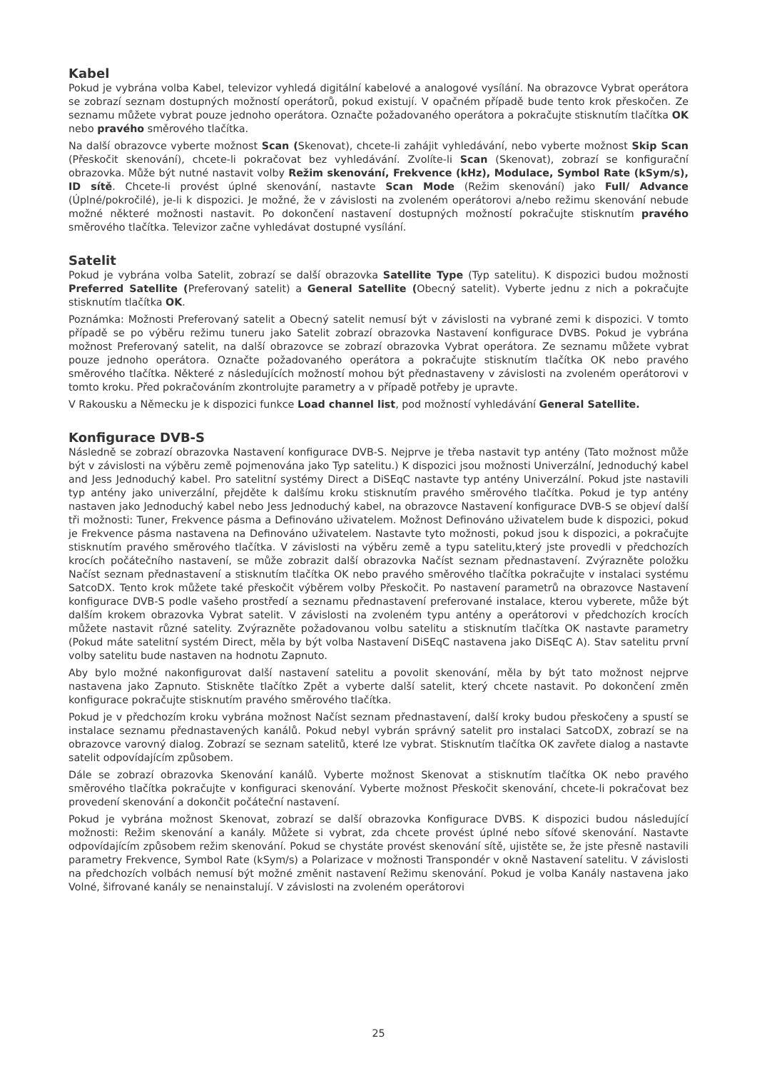Kabel
Pokud je vybrána volba Kabel, televizor vyhledá digitální kabelové a analogové vysílání. Na obrazovce Vybrat operátora se zobrazí seznam dostupných možností operátorů, pokud existují. V opačném případě bude tento krok přeskočen. Ze seznamu můžete vybrat pouze jednoho operátora. Označte požadovaného operátora a pokračujte stisknutím tlačítka OK nebo pravého směrového tlačítka.
Na další obrazovce vyberte možnost Scan (Skenovat), chcete-li zahájit vyhledávání, nebo vyberte možnost Skip Scan (Přeskočit skenování), chcete-li pokračovat bez vyhledávání. Zvolíte-li Scan (Skenovat), zobrazí se konfigurační obrazovka. Může být nutné nastavit volby Režim skenování, Frekvence (kHz), Modulace, Symbol Rate (kSym/s), ID sítě. Chcete-li provést úplné skenování, nastavte Scan Mode (Režim skenování) jako Full/ Advance (Úplné/pokročilé), je-li k dispozici. Je možné, že v závislosti na zvoleném operátorovi a/nebo režimu skenování nebude možné některé možnosti nastavit. Po dokončení nastavení dostupných možností pokračujte stisknutím pravého směrového tlačítka. Televizor začne vyhledávat dostupné vysílání.
Satelit
Pokud je vybrána volba Satelit, zobrazí se další obrazovka Satellite Type (Typ satelitu). K dispozici budou možnosti Preferred Satellite (Preferovaný satelit) a General Satellite (Obecný satelit). Vyberte jednu z nich a pokračujte stisknutím tlačítka OK.
Poznámka: Možnosti Preferovaný satelit a Obecný satelit nemusí být v závislosti na vybrané zemi k dispozici. V tomto případě se po výběru režimu tuneru jako Satelit zobrazí obrazovka Nastavení konfigurace DVBS. Pokud je vybrána možnost Preferovaný satelit, na další obrazovce se zobrazí obrazovka Vybrat operátora. Ze seznamu můžete vybrat pouze jednoho operátora. Označte požadovaného operátora a pokračujte stisknutím tlačítka OK nebo pravého směrového tlačítka. Některé z následujících možností mohou být přednastaveny v závislosti na zvoleném operátorovi v tomto kroku. Před pokračováním zkontrolujte parametry a v případě potřeby je upravte.
V Rakousku a Německu je k dispozici funkce Load channel list, pod možností vyhledávání General Satellite.
Konfigurace DVB-S
Následně se zobrazí obrazovka Nastavení konfigurace DVB-S. Nejprve je třeba nastavit typ antény (Tato možnost může být v závislosti na výběru země pojmenována jako Typ satelitu.) K dispozici jsou možnosti Univerzální, Jednoduchý kabel and Jess Jednoduchý kabel. Pro satelitní systémy Direct a DiSEqC nastavte typ antény Univerzální. Pokud jste nastavili typ antény jako univerzální, přejděte k dalšímu kroku stisknutím pravého směrového tlačítka. Pokud je typ antény nastaven jako Jednoduchý kabel nebo Jess Jednoduchý kabel, na obrazovce Nastavení konfigurace DVB-S se objeví další tři možnosti: Tuner, Frekvence pásma a Definováno uživatelem. Možnost Definováno uživatelem bude k dispozici, pokud je Frekvence pásma nastavena na Definováno uživatelem. Nastavte tyto možnosti, pokud jsou k dispozici, a pokračujte stisknutím pravého směrového tlačítka. V závislosti na výběru země a typu satelitu,který jste provedli v předchozích krocích počátečního nastavení, se může zobrazit další obrazovka Načíst seznam přednastavení. Zvýrazněte položku Načíst seznam přednastavení a stisknutím tlačítka OK nebo pravého směrového tlačítka pokračujte v instalaci systému SatcoDX. Tento krok můžete také přeskočit výběrem volby Přeskočit. Po nastavení parametrů na obrazovce Nastavení konfigurace DVB-S podle vašeho prostředí a seznamu přednastavení preferované instalace, kterou vyberete, může být dalším krokem obrazovka Vybrat satelit. V závislosti na zvoleném typu antény a operátorovi v předchozích krocích můžete nastavit různé satelity. Zvýrazněte požadovanou volbu satelitu a stisknutím tlačítka OK nastavte parametry (Pokud máte satelitní systém Direct, měla by být volba Nastavení DiSEqC nastavena jako DiSEqC A). Stav satelitu první volby satelitu bude nastaven na hodnotu Zapnuto.
Aby bylo možné nakonfigurovat další nastavení satelitu a povolit skenování, měla by být tato možnost nejprve nastavena jako Zapnuto. Stiskněte tlačítko Zpět a vyberte další satelit, který chcete nastavit. Po dokončení změn konfigurace pokračujte stisknutím pravého směrového tlačítka.
Pokud je v předchozím kroku vybrána možnost Načíst seznam přednastavení, další kroky budou přeskočeny a spustí se instalace seznamu přednastavených kanálů. Pokud nebyl vybrán správný satelit pro instalaci SatcoDX, zobrazí se na obrazovce varovný dialog. Zobrazí se seznam satelitů, které lze vybrat. Stisknutím tlačítka OK zavřete dialog a nastavte satelit odpovídajícím způsobem.
Dále se zobrazí obrazovka Skenování kanálů. Vyberte možnost Skenovat a stisknutím tlačítka OK nebo pravého směrového tlačítka pokračujte v konfiguraci skenování. Vyberte možnost Přeskočit skenování, chcete-li pokračovat bez provedení skenování a dokončit počáteční nastavení.
Pokud je vybrána možnost Skenovat, zobrazí se další obrazovka Konfigurace DVBS. K dispozici budou následující možnosti: Režim skenování a kanály. Můžete si vybrat, zda chcete provést úplné nebo síťové skenování. Nastavte odpovídajícím způsobem režim skenování. Pokud se chystáte provést skenování sítě, ujistěte se, že jste přesně nastavili parametry Frekvence, Symbol Rate (kSym/s) a Polarizace v možnosti Transpondér v okně Nastavení satelitu. V závislosti na předchozích volbách nemusí být možné změnit nastavení Režimu skenování. Pokud je volba Kanály nastavena jako Volné, šifrované kanály se nenainstalují. V závislosti na zvoleném operátorovi
25